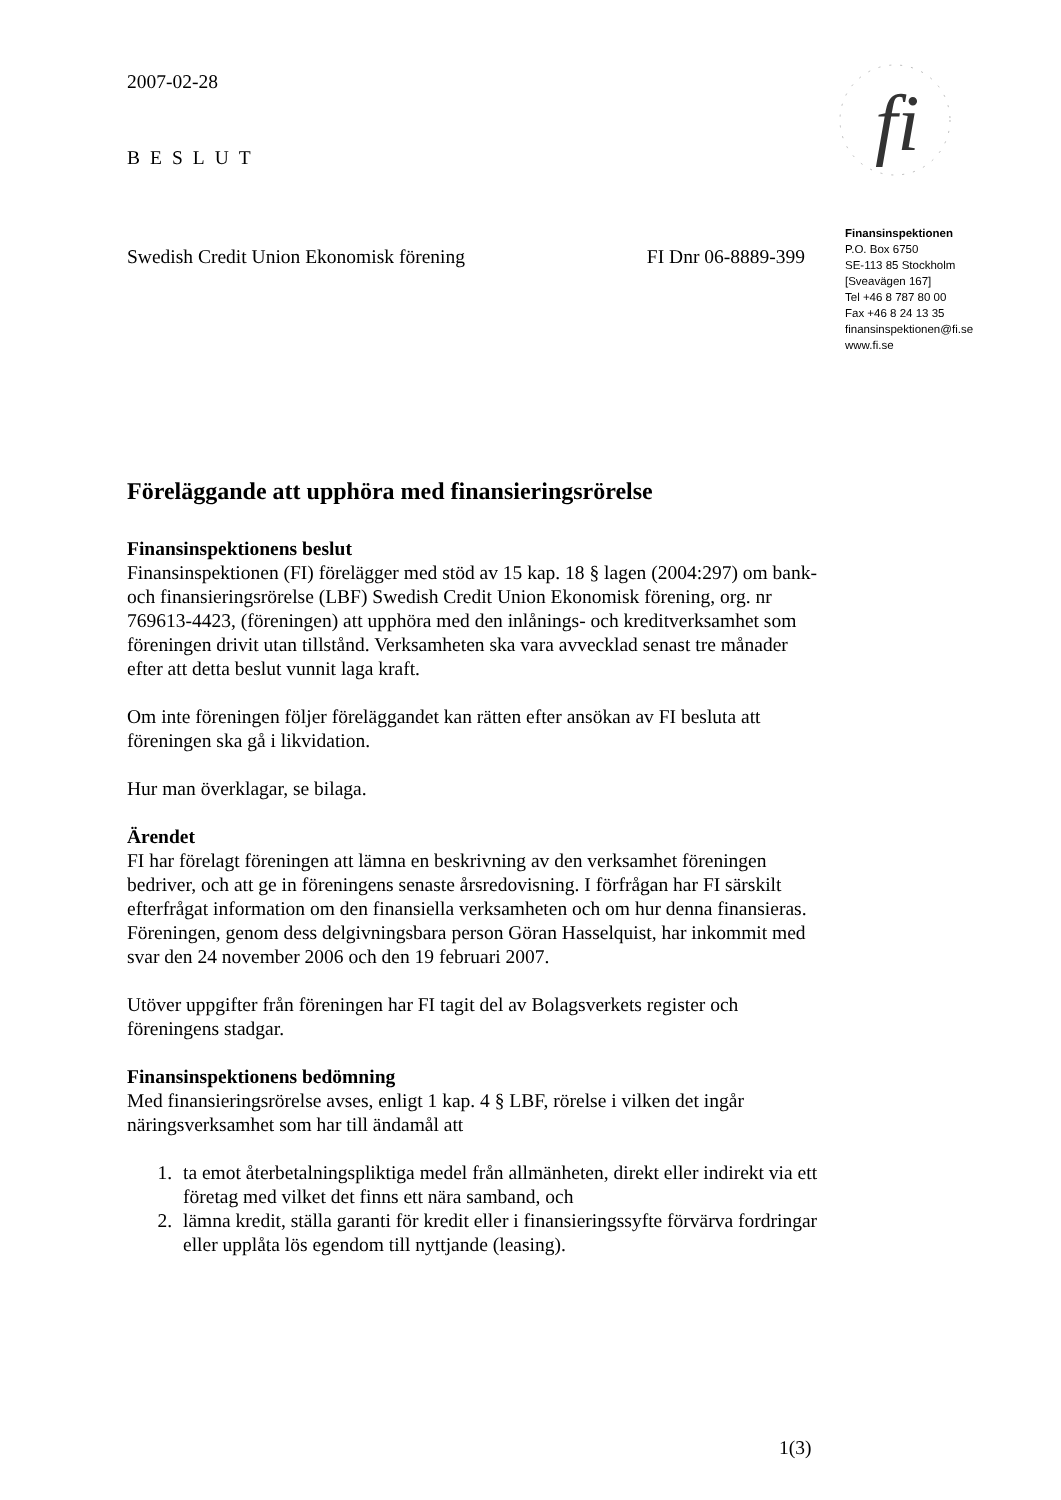fi
2007-02-28
BESLUT
Swedish Credit Union Ekonomisk förening FI Dnr 06-8889-399
Föreläggande att upphöra med finansieringsrörelse
Finansinspektionens beslut
Finansinspektionen (FI) förelägger med stöd av 15 kap. 18 § lagen (2004:297) om bank- och finansieringsrörelse (LBF) Swedish Credit Union Ekonomisk förening, org. nr 769613-4423, (föreningen) att upphöra med den inlånings- och kreditverksamhet som föreningen drivit utan tillstånd. Verksamheten ska vara avvecklad senast tre månader efter att detta beslut vunnit laga kraft.
Om inte föreningen följer föreläggandet kan rätten efter ansökan av FI besluta att föreningen ska gå i likvidation.
Hur man överklagar, se bilaga.
Ärendet
FI har förelagt föreningen att lämna en beskrivning av den verksamhet föreningen bedriver, och att ge in föreningens senaste årsredovisning. I förfrågan har FI särskilt efterfrågat information om den finansiella verksamheten och om hur denna finansieras. Föreningen, genom dess delgivningsbara person Göran Hasselquist, har inkommit med svar den 24 november 2006 och den 19 februari 2007.
Utöver uppgifter från föreningen har FI tagit del av Bolagsverkets register och föreningens stadgar.
Finansinspektionens bedömning
Med finansieringsrörelse avses, enligt 1 kap. 4 § LBF, rörelse i vilken det ingår näringsverksamhet som har till ändamål att
1. ta emot återbetalningspliktiga medel från allmänheten, direkt eller indirekt via ett företag med vilket det finns ett nära samband, och
2. lämna kredit, ställa garanti för kredit eller i finansieringssyfte förvärva fordringar eller upplåta lös egendom till nyttjande (leasing).
Finansinspektionen
P.O. Box 6750
SE-113 85 Stockholm
[Sveavägen 167]
Tel +46 8 787 80 00
Fax +46 8 24 13 35
finansinspektionen@fi.se
www.fi.se
1(3)